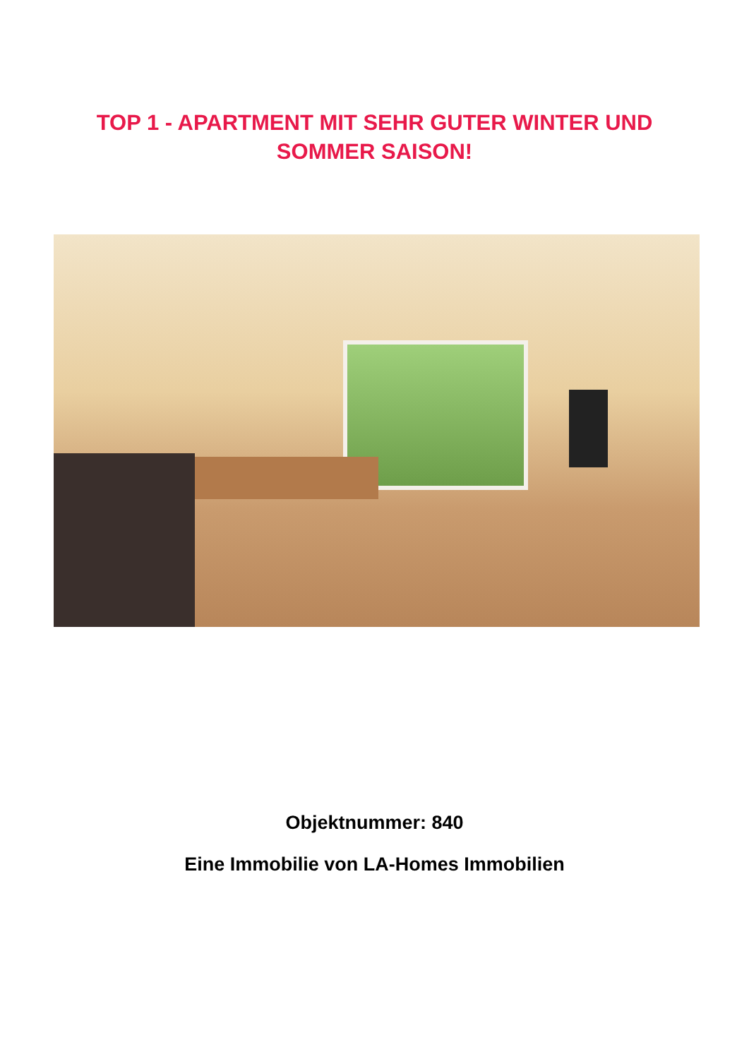TOP 1 - APARTMENT MIT SEHR GUTER WINTER UND SOMMER SAISON!
Objektnummer: 840
Eine Immobilie von LA-Homes Immobilien